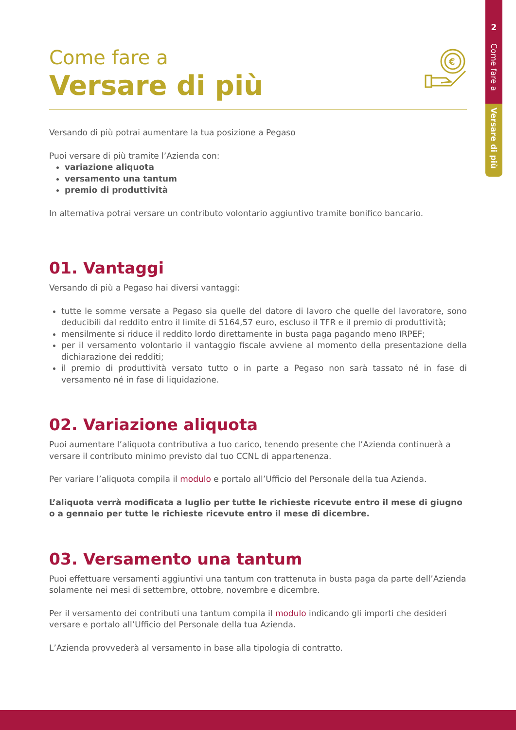2
Come fare a
Versare di più
€
Come fare a
Versare di più
Versando di più potrai aumentare la tua posizione a Pegaso
Puoi versare di più tramite l’Azienda con:
variazione aliquota
versamento una tantum
premio di produttività
In alternativa potrai versare un contributo volontario aggiuntivo tramite bonifico bancario.
01. Vantaggi
Versando di più a Pegaso hai diversi vantaggi:
tutte le somme versate a Pegaso sia quelle del datore di lavoro che quelle del lavoratore, sono deducibili dal reddito entro il limite di 5164,57 euro, escluso il TFR e il premio di produttività;
mensilmente si riduce il reddito lordo direttamente in busta paga pagando meno IRPEF;
per il versamento volontario il vantaggio fiscale avviene al momento della presentazione della dichiarazione dei redditi;
il premio di produttività versato tutto o in parte a Pegaso non sarà tassato né in fase di versamento né in fase di liquidazione.
02. Variazione aliquota
Puoi aumentare l’aliquota contributiva a tuo carico, tenendo presente che l’Azienda continuerà a versare il contributo minimo previsto dal tuo CCNL di appartenenza.
Per variare l’aliquota compila il modulo e portalo all’Ufficio del Personale della tua Azienda.
L’aliquota verrà modificata a luglio per tutte le richieste ricevute entro il mese di giugno o a gennaio per tutte le richieste ricevute entro il mese di dicembre.
03. Versamento una tantum
Puoi effettuare versamenti aggiuntivi una tantum con trattenuta in busta paga da parte dell’Azienda solamente nei mesi di settembre, ottobre, novembre e dicembre.
Per il versamento dei contributi una tantum compila il modulo indicando gli importi che desideri versare e portalo all’Ufficio del Personale della tua Azienda.
L’Azienda provvederà al versamento in base alla tipologia di contratto.